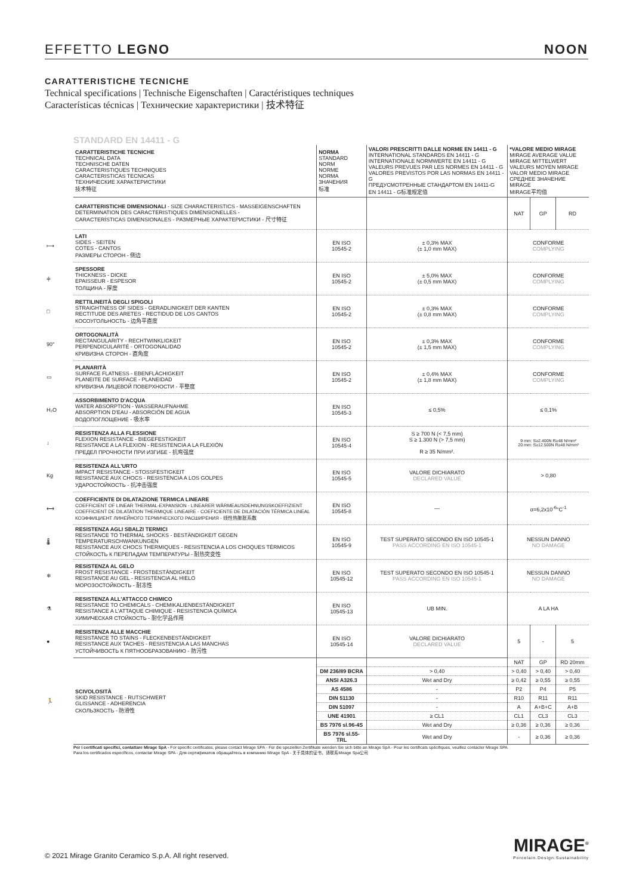EFFETTO LEGNO NOON
CARATTERISTICHE TECNICHE
Technical specifications | Technische Eigenschaften | Caractéristiques techniques
Características técnicas | Технические характеристики | 技术特征
STANDARD EN 14411 - G
| | CARATTERISTICHE TECNICHE TECHNICAL DATA TECHNISCHE DATEN CARACTERISTIQUES TECHNIQUES CARACTERISTICAS TECNICAS ТЕХНИЧЕСКИЕ ХАРАКТЕРИСТИКИ 技术特征 | NORMA STANDARD NORM NORME NORMA ЗНАЧЕНИЯ 标准 | VALORI PRESCRITTI DALLE NORME EN 14411 - G INTERNATIONAL STANDARDS EN 14411 - G INTERNATIONALE NORMWERTE EN 14411 - G VALEURS PREVUES PAR LES NORMES EN 14411 - G VALORES PREVISTOS POR LAS NORMAS EN 14411 - G ПРЕДУСМОТРЕННЫЕ СТАНДАРТОМ EN 14411-G EN 14411 - G标准规定值 | *VALORE MEDIO MIRAGE MIRAGE AVERAGE VALUE MIRAGE MITTELWERT VALEURS MOYEN MIRAGE VALOR MEDIO MIRAGE СРЕДНЕЕ ЗНАЧЕНИЕ MIRAGE MIRAGE平均值 | | |
| | CARATTERISTICHE DIMENSIONALI - SIZE CHARACTERISTICS - MASSEIGENSCHAFTEN DETERMINATION DES CARACTERISTIQUES DIMENSIONELLES - CARACTERÍSTICAS DIMENSIONALES - РАЗМЕРНЫЕ ХАРАКТЕРИСТИКИ - 尺寸特征 | | | NAT | GP | RD |
| ⟼ | LATI SIDES - SEITEN COTES - CANTOS РАЗМЕРЫ СТОРОН - 侧边 | EN ISO 10545-2 | ± 0,3% MAX (± 1,0 mm MAX) | CONFORME COMPLYING | | |
| ⫩ | SPESSORE THICKNESS - DICKE EPAISSEUR - ESPESOR ТОЛЩИНА - 厚度 | EN ISO 10545-2 | ± 5,0% MAX (± 0,5 mm MAX) | CONFORME COMPLYING | | |
| □ | RETTILINEITÀ DEGLI SPIGOLI STRAIGHTNESS OF SIDES - GERADLINIGKEIT DER KANTEN RECTITUDE DES ARETES - RECTIDUD DE LOS CANTOS КОСОУГОЛЬНОСТЬ - 边角平直度 | EN ISO 10545-2 | ± 0,3% MAX (± 0,8 mm MAX) | CONFORME COMPLYING | | |
| 90° | ORTOGONALITÀ RECTANGULARITY - RECHTWINKLIGKEIT PERPENDICULARITÉ - ORTOGONALIDAD КРИВИЗНА СТОРОН - 直角度 | EN ISO 10545-2 | ± 0,3% MAX (± 1,5 mm MAX) | CONFORME COMPLYING | | |
| ▭ | PLANARITÀ SURFACE FLATNESS - EBENFLÄCHIGKEIT PLANEITE DE SURFACE - PLANEIDAD КРИВИЗНА ЛИЦЕВОЙ ПОВЕРХНОСТИ - 平整度 | EN ISO 10545-2 | ± 0,4% MAX (± 1,8 mm MAX) | CONFORME COMPLYING | | |
| H₂O | ASSORBIMENTO D'ACQUA WATER ABSORPTION - WASSERAUFNAHME ABSORPTION D'EAU - ABSORCIÓN DE AGUA ВОДОПОГЛОЩЕНИЕ - 吸水率 | EN ISO 10545-3 | ≤ 0,5% | ≤ 0,1% | | |
| ↓ | RESISTENZA ALLA FLESSIONE FLEXION RESISTANCE - BIEGEFESTIGKEIT RESISTANCE A LA FLEXION - RESISTENCIA A LA FLEXIÓN ПРЕДЕЛ ПРОЧНОСТИ ПРИ ИЗГИБЕ - 抗弯强度 | EN ISO 10545-4 | S ≥ 700 N (< 7,5 mm) S ≥ 1.300 N (> 7,5 mm) R ≥ 35 N/mm². | 9 mm: S≥2.400N R≥48 N/mm² 20 mm: S≥12.500N R≥48 N/mm² | | |
| Kg | RESISTENZA ALL'URTO IMPACT RESISTANCE - STOSSFESTIGKEIT RESISTANCE AUX CHOCS - RESISTENCIA A LOS GOLPES УДАРОСТОЙКОСТЬ - 抗冲击强度 | EN ISO 10545-5 | VALORE DICHIARATO DECLARED VALUE | > 0,80 | | |
| ⟷ | COEFFICIENTE DI DILATAZIONE TERMICA LINEARE COEFFICIENT OF LINEAR THERMAL-EXPANSION - LINEARER WÄRMEAUSDEHNUNGSKOEFFIZIENT COEFFICIENT DE DILATATION THERMIQUE LINEAIRE - COEFICIENTE DE DILATACIÓN TÉRMICA LINEAL КОЭФФИЦИЕНТ ЛИНЕЙНОГО ТЕРМИЧЕСКОГО РАСШИРЕНИЯ - 线性热膨胀系数 | EN ISO 10545-8 | — | α=6,2x10<sup>-6</sup>°C<sup>-1</sup> | | |
| 🌡 | RESISTENZA AGLI SBALZI TERMICI RESISTANCE TO THERMAL SHOCKS - BESTÄNDIGKEIT GEGEN TEMPERATURSCHWANKUNGEN RESISTANCE AUX CHOCS THERMIQUES - RESISTENCIA A LOS CHOQUES TÉRMICOS СТОЙКОСТЬ К ПЕРЕПАДАМ ТЕМПЕРАТУРЫ - 耐热突变性 | EN ISO 10545-9 | TEST SUPERATO SECONDO EN ISO 10545-1 PASS ACCORDING EN ISO 10545-1 | NESSUN DANNO NO DAMAGE | | |
| ❄ | RESISTENZA AL GELO FROST RESISTANCE - FROSTBESTÄNDIGKEIT RESISTANCE AU GEL - RESISTENCIA AL HIELO МОРОЗОСТОЙКОСТЬ - 耐冻性 | EN ISO 10545-12 | TEST SUPERATO SECONDO EN ISO 10545-1 PASS ACCORDING EN ISO 10545-1 | NESSUN DANNO NO DAMAGE | | |
| ⚗ | RESISTENZA ALL'ATTACCO CHIMICO RESISTANCE TO CHEMICALS - CHEMIKALIENBESTÄNDIGKEIT RESISTANCE A L'ATTAQUE CHIMIQUE - RESISTENCIA QUÍMICA ХИМИЧЕСКАЯ СТОЙКОСТЬ - 耐化学品作用 | EN ISO 10545-13 | UB MIN. | A LA HA | | |
| ● | RESISTENZA ALLE MACCHIE RESISTANCE TO STAINS - FLECKENBESTÄNDIGKEIT RESISTANCE AUX TACHES - RESISTENCIA A LAS MANCHAS УСТОЙЧИВОСТЬ К ПЯТНООБРАЗОВАНИЮ - 防污性 | EN ISO 10545-14 | VALORE DICHIARATO DECLARED VALUE | 5 | - | 5 |
| 🏃 | SCIVOLOSITÀ SKID RESISTANCE - RUTSCHWERT GLISSANCE - ADHERENCIA СКОЛЬЗКОСТЬ - 防滑性 | | | NAT | GP | RD 20mm |
| | | DM 236/89 BCRA | > 0,40 | > 0,40 | > 0,40 | > 0,40 |
| | | ANSI A326.3 | Wet and Dry | ≥ 0,42 | ≥ 0,55 | ≥ 0,55 |
| | | AS 4586 | - | P2 | P4 | P5 |
| | | DIN 51130 | - | R10 | R11 | R11 |
| | | DIN 51097 | - | A | A+B+C | A+B |
| | | UNE 41901 | ≥ CL1 | CL1 | CL3 | CL3 |
| | | BS 7976 sl.96-4S | Wet and Dry | ≥ 0,36 | ≥ 0,36 | ≥ 0,36 |
| | | BS 7976 sl.55-TRL | Wet and Dry | - | ≥ 0,36 | ≥ 0,36 |
Per i certificati specifici, contattare Mirage SpA - For specific certificates, please contact Mirage SPA - Für die speziellen Zertifikate wenden Sie sich bitte an Mirage SpA - Pour les certificats spécifiques, veuillez contacter Mirage SPA
Para los certificados específicos, contactar Mirage SPA - Для сертификатов обращайтесь в компанию Mirage SpA - 关于具体的证书，请联系Mirage Spa公司
© 2021 Mirage Granito Ceramico S.p.A. All right reserved.
MIRAGE<sup>®</sup>
Porcelain.Design.Sustainability